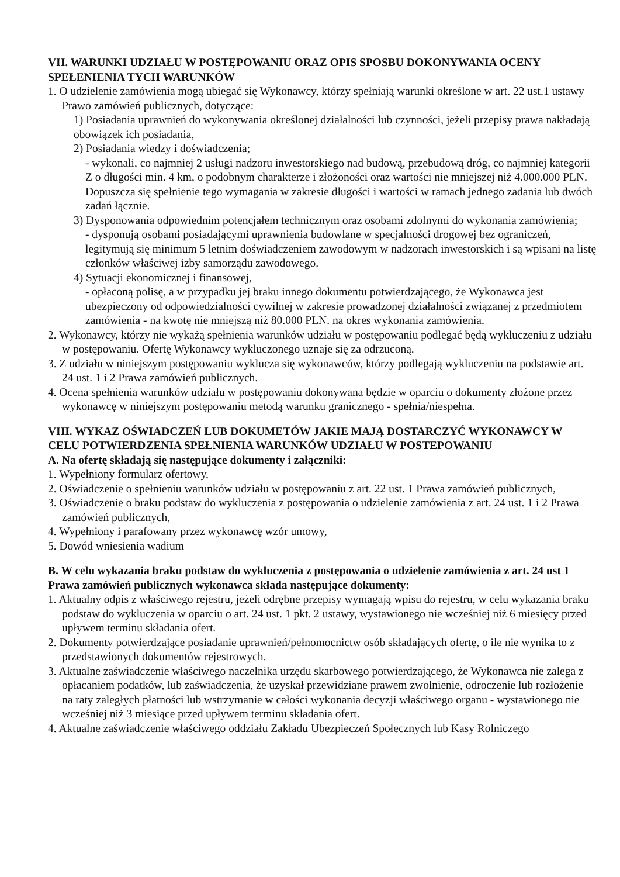VII. WARUNKI UDZIAŁU W POSTĘPOWANIU ORAZ OPIS SPOSBU DOKONYWANIA OCENY SPEŁENIENIA TYCH WARUNKÓW
1. O udzielenie zamówienia mogą ubiegać się Wykonawcy, którzy spełniają warunki określone w art. 22 ust.1 ustawy Prawo zamówień publicznych, dotyczące:
1) Posiadania uprawnień do wykonywania określonej działalności lub czynności, jeżeli przepisy prawa nakładają obowiązek ich posiadania,
2) Posiadania wiedzy i doświadczenia;
- wykonali, co najmniej 2 usługi nadzoru inwestorskiego nad budową, przebudową dróg, co najmniej kategorii Z o długości min. 4 km, o podobnym charakterze i złożoności oraz wartości nie mniejszej niż 4.000.000 PLN.
Dopuszcza się spełnienie tego wymagania w zakresie długości i wartości w ramach jednego zadania lub dwóch zadań łącznie.
3) Dysponowania odpowiednim potencjałem technicznym oraz osobami zdolnymi do wykonania zamówienia;
- dysponują osobami posiadającymi uprawnienia budowlane w specjalności drogowej bez ograniczeń, legitymują się minimum 5 letnim doświadczeniem zawodowym w nadzorach inwestorskich i są wpisani na listę członków właściwej izby samorządu zawodowego.
4) Sytuacji ekonomicznej i finansowej,
- opłaconą polisę, a w przypadku jej braku innego dokumentu potwierdzającego, że Wykonawca jest ubezpieczony od odpowiedzialności cywilnej w zakresie prowadzonej działalności związanej z przedmiotem zamówienia - na kwotę nie mniejszą niż 80.000 PLN. na okres wykonania zamówienia.
2. Wykonawcy, którzy nie wykażą spełnienia warunków udziału w postępowaniu podlegać będą wykluczeniu z udziału w postępowaniu. Ofertę Wykonawcy wykluczonego uznaje się za odrzuconą.
3. Z udziału w niniejszym postępowaniu wyklucza się wykonawców, którzy podlegają wykluczeniu na podstawie art. 24 ust. 1 i 2 Prawa zamówień publicznych.
4. Ocena spełnienia warunków udziału w postępowaniu dokonywana będzie w oparciu o dokumenty złożone przez wykonawcę w niniejszym postępowaniu metodą warunku granicznego - spełnia/niespełna.
VIII. WYKAZ OŚWIADCZEŃ LUB DOKUMETÓW JAKIE MAJĄ DOSTARCZYĆ WYKONAWCY W CELU POTWIERDZENIA SPEŁNIENIA WARUNKÓW UDZIAŁU W POSTEPOWANIU
A. Na ofertę składają się następujące dokumenty i załączniki:
1. Wypełniony formularz ofertowy,
2. Oświadczenie o spełnieniu warunków udziału w postępowaniu z art. 22 ust. 1 Prawa zamówień publicznych,
3. Oświadczenie o braku podstaw do wykluczenia z postępowania o udzielenie zamówienia z art. 24 ust. 1 i 2 Prawa zamówień publicznych,
4. Wypełniony i parafowany przez wykonawcę wzór umowy,
5. Dowód wniesienia wadium
B. W celu wykazania braku podstaw do wykluczenia z postępowania o udzielenie zamówienia z art. 24 ust 1 Prawa zamówień publicznych wykonawca składa następujące dokumenty:
1. Aktualny odpis z właściwego rejestru, jeżeli odrębne przepisy wymagają wpisu do rejestru, w celu wykazania braku podstaw do wykluczenia w oparciu o art. 24 ust. 1 pkt. 2 ustawy, wystawionego nie wcześniej niż 6 miesięcy przed upływem terminu składania ofert.
2. Dokumenty potwierdzające posiadanie uprawnień/pełnomocnictw osób składających ofertę, o ile nie wynika to z przedstawionych dokumentów rejestrowych.
3. Aktualne zaświadczenie właściwego naczelnika urzędu skarbowego potwierdzającego, że Wykonawca nie zalega z opłacaniem podatków, lub zaświadczenia, że uzyskał przewidziane prawem zwolnienie, odroczenie lub rozłożenie na raty zaległych płatności lub wstrzymanie w całości wykonania decyzji właściwego organu - wystawionego nie wcześniej niż 3 miesiące przed upływem terminu składania ofert.
4. Aktualne zaświadczenie właściwego oddziału Zakładu Ubezpieczeń Społecznych lub Kasy Rolniczego